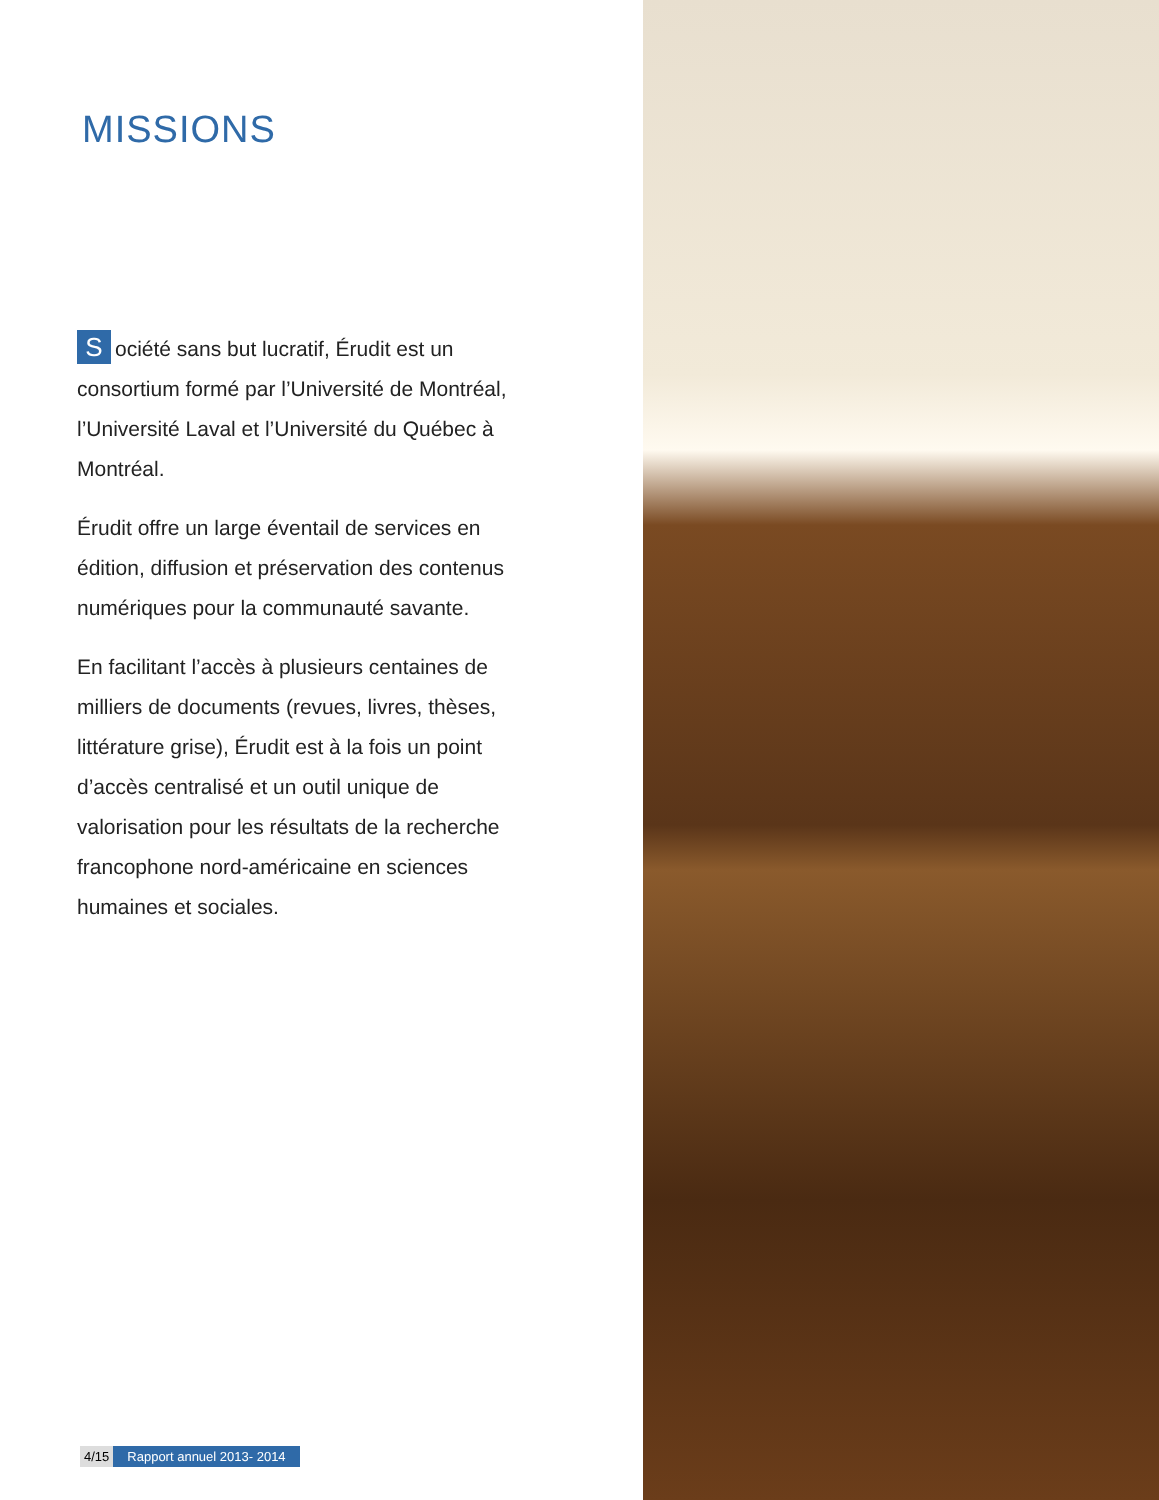MISSIONS
Société sans but lucratif, Érudit est un consortium formé par l’Université de Montréal, l’Université Laval et l’Université du Québec à Montréal.
Érudit offre un large éventail de services en édition, diffusion et préservation des contenus numériques pour la communauté savante.
En facilitant l’accès à plusieurs centaines de milliers de documents (revues, livres, thèses, littérature grise), Érudit est à la fois un point d’accès centralisé et un outil unique de valorisation pour les résultats de la recherche francophone nord-américaine en sciences humaines et sociales.
4/15 Rapport annuel 2013- 2014